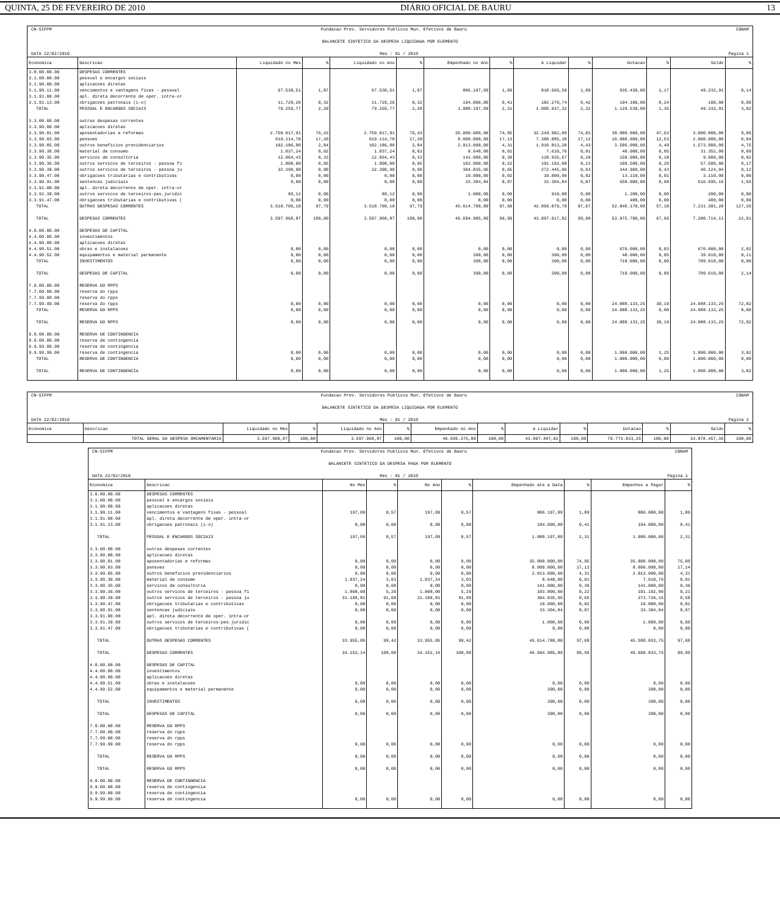QUINTA, 25 DE FEVEREIRO DE 2010 DIÁRIO OFICIAL DE BAURU 13
CN-SIFPM Fundacao Prev. Servidores Publicos Mun. Efetivos de Bauru CONAM
BALANCETE SINTETICO DA DESPESA LIQUIDADA POR ELEMENTO
DATA 22/02/2010 Mes : 01 / 2010 Pagina 1
| Economica | Descricao | Liquidado no Mes | % | Liquidado no Ano | % | Empenhado no Ano | % | A Liquidar | % | Dotacao | % | Saldo | % |
| --- | --- | --- | --- | --- | --- | --- | --- | --- | --- | --- | --- | --- | --- |
| 3.0.00.00.00 | DESPESAS CORRENTES | | | | | | | | | | | | |
| 3.1.00.00.00 | pessoal e encargos sociais | | | | | | | | | | | | |
| 3.1.90.00.00 | aplicacoes diretas | | | | | | | | | | | | |
| 3.1.90.11.00 | vencimentos e vantagens fixas - pessoal | 67.530,51 | 1,87 | 67.530,51 | 1,87 | 886.197,09 | 1,89 | 818.666,58 | 1,89 | 935.430,00 | 1,17 | 49.232,91 | 0,14 |
| 3.1.91.00.00 | apl. direta decorrente de oper. intra-or | | | | | | | | | | | | |
| 3.1.91.13.00 | obrigacoes patronais (i-o) | 11.729,26 | 0,32 | 11.729,26 | 0,32 | 194.000,00 | 0,41 | 182.270,74 | 0,42 | 194.100,00 | 0,24 | 100,00 | 0,00 |
| TOTAL | PESSOAL E ENCARGOS SOCIAIS | 79.259,77 | 2,20 | 79.259,77 | 2,20 | 1.080.197,09 | 2,31 | 1.000.937,32 | 2,32 | 1.129.530,00 | 1,35 | 49.332,91 | 3,02 |
| 3.3.00.00.00 | outras despesas correntes | | | | | | | | | | | | |
| 3.3.90.00.00 | aplicacoes diretas | | | | | | | | | | | | |
| 3.3.90.01.00 | aposentadorias e reformas | 2.750.017,91 | 76,43 | 2.750.017,91 | 76,43 | 35.000.000,00 | 74,95 | 32.249.982,09 | 74,83 | 38.000.000,00 | 47,63 | 3.000.000,00 | 9,06 |
| 3.3.90.03.00 | pensoes | 619.114,70 | 17,20 | 619.114,70 | 17,20 | 8.000.000,00 | 17,13 | 7.380.885,30 | 17,12 | 10.000.000,00 | 12,53 | 2.000.000,00 | 6,04 |
| 3.3.90.05.00 | outros beneficios previdenciarios | 102.186,80 | 2,84 | 102.186,80 | 2,84 | 2.013.000,00 | 4,31 | 1.910.813,20 | 4,43 | 3.586.000,00 | 4,49 | 1.573.000,00 | 4,75 |
| 3.3.90.30.00 | material de consumo | 1.037,24 | 0,02 | 1.037,24 | 0,02 | 8.648,00 | 0,01 | 7.610,76 | 0,01 | 40.000,00 | 0,05 | 31.352,00 | 0,09 |
| 3.3.90.35.00 | servicos de consultoria | 12.064,43 | 0,33 | 12.064,43 | 0,33 | 141.000,00 | 0,30 | 128.935,57 | 0,29 | 150.000,00 | 0,18 | 9.000,00 | 0,02 |
| 3.3.90.36.00 | outros servicos de terceiros - pessoa fi | 1.808,00 | 0,05 | 1.808,00 | 0,05 | 103.000,00 | 0,22 | 101.192,00 | 0,23 | 160.500,00 | 0,20 | 57.500,00 | 0,17 |
| 3.3.90.39.00 | outros servicos de terceiros - pessoa ju | 32.390,90 | 0,90 | 32.390,90 | 0,90 | 304.835,96 | 0,65 | 272.445,06 | 0,63 | 344.960,00 | 0,43 | 40.124,04 | 0,12 |
| 3.3.90.47.00 | obrigacoes tributarias e contributivas | 0,00 | 0,00 | 0,00 | 0,00 | 10.000,00 | 0,02 | 10.000,00 | 0,02 | 13.110,00 | 0,01 | 3.110,00 | 0,00 |
| 3.3.90.91.00 | sentencas judiciais | 0,00 | 0,00 | 0,00 | 0,00 | 33.304,84 | 0,07 | 33.304,84 | 0,07 | 550.000,00 | 0,68 | 516.695,16 | 1,56 |
| 3.3.91.00.00 | apl. direta decorrente de oper. intra-or | | | | | | | | | | | | |
| 3.3.91.39.00 | outros servicos de terceiros-pes.juridic | 89,12 | 0,00 | 89,12 | 0,00 | 1.000,00 | 0,00 | 910,88 | 0,00 | 1.200,00 | 0,00 | 200,00 | 0,00 |
| 3.3.91.47.00 | obrigacoes tributarias e contributivas ( | 0,00 | 0,00 | 0,00 | 0,00 | 0,00 | 0,00 | 0,00 | 0,00 | 400,00 | 0,00 | 400,00 | 0,00 |
| TOTAL | OUTRAS DESPESAS CORRENTES | 3.518.709,10 | 97,79 | 3.518.709,10 | 97,79 | 45.614.788,80 | 97,68 | 42.096.079,70 | 97,67 | 52.846.170,00 | 57,18 | 7.231.381,20 | 127,26 |
| TOTAL | DESPESAS CORRENTES | 3.597.968,87 | 100,00 | 3.597.968,87 | 100,00 | 46.694.985,89 | 99,99 | 43.097.017,02 | 99,99 | 53.975.700,00 | 67,66 | 7.280.714,11 | 22,01 |
| 4.0.00.00.00 | DESPESAS DE CAPITAL | | | | | | | | | | | | |
| 4.4.00.00.00 | investimentos | | | | | | | | | | | | |
| 4.4.90.00.00 | aplicacoes diretas | | | | | | | | | | | | |
| 4.4.90.51.00 | obras e instalacoes | 0,00 | 0,00 | 0,00 | 0,00 | 0,00 | 0,00 | 0,00 | 0,00 | 670.000,00 | 0,83 | 670.000,00 | 2,02 |
| 4.4.90.52.00 | equipamentos e material permanente | 0,00 | 0,00 | 0,00 | 0,00 | 390,00 | 0,00 | 390,00 | 0,00 | 40.000,00 | 0,05 | 39.610,00 | 0,11 |
| TOTAL | INVESTIMENTOS | 0,00 | 0,00 | 0,00 | 0,00 | 390,00 | 0,00 | 390,00 | 0,00 | 710.000,00 | 0,00 | 709.610,00 | 0,00 |
| TOTAL | DESPESAS DE CAPITAL | 0,00 | 0,00 | 0,00 | 0,00 | 390,00 | 0,00 | 390,00 | 0,00 | 710.000,00 | 0,89 | 709.610,00 | 2,14 |
| 7.0.00.00.00 | RESERVA DO RPPS | | | | | | | | | | | | |
| 7.7.00.00.00 | reserva do rpps | | | | | | | | | | | | |
| 7.7.99.00.00 | reserva do rpps | | | | | | | | | | | | |
| 7.7.99.99.00 | reserva do rpps | 0,00 | 0,00 | 0,00 | 0,00 | 0,00 | 0,00 | 0,00 | 0,00 | 24.088.133,25 | 30,19 | 24.088.133,25 | 72,82 |
| TOTAL | RESERVA DO RPPS | 0,00 | 0,00 | 0,00 | 0,00 | 0,00 | 0,00 | 0,00 | 0,00 | 24.088.133,25 | 0,00 | 24.088.133,25 | 0,00 |
| TOTAL | RESERVA DO RPPS | 0,00 | 0,00 | 0,00 | 0,00 | 0,00 | 0,00 | 0,00 | 0,00 | 24.088.133,25 | 30,19 | 24.088.133,25 | 72,82 |
| 9.0.00.00.00 | RESERVA DE CONTINGENCIA | | | | | | | | | | | | |
| 9.9.00.00.00 | reserva de contingencia | | | | | | | | | | | | |
| 9.9.99.00.00 | reserva de contingencia | | | | | | | | | | | | |
| 9.9.99.99.00 | reserva de contingencia | 0,00 | 0,00 | 0,00 | 0,00 | 0,00 | 0,00 | 0,00 | 0,00 | 1.000.000,00 | 1,25 | 1.000.000,00 | 3,02 |
| TOTAL | RESERVA DE CONTINGENCIA | 0,00 | 0,00 | 0,00 | 0,00 | 0,00 | 0,00 | 0,00 | 0,00 | 1.000.000,00 | 0,00 | 1.000.000,00 | 0,00 |
| TOTAL | RESERVA DE CONTINGENCIA | 0,00 | 0,00 | 0,00 | 0,00 | 0,00 | 0,00 | 0,00 | 0,00 | 1.000.000,00 | 1,25 | 1.000.000,00 | 3,02 |
CN-SIFPM Fundacao Prev. Servidores Publicos Mun. Efetivos de Bauru CONAM
BALANCETE SINTETICO DA DESPESA LIQUIDADA POR ELEMENTO
DATA 22/02/2010 Mes : 01 / 2010 Pagina 2
| Economica | Descricao | Liquidado no Mes | % | Liquidado no Ano | % | Empenhado no Ano | % | A Liquidar | % | Dotacao | % | Saldo | % |
| --- | --- | --- | --- | --- | --- | --- | --- | --- | --- | --- | --- | --- | --- |
| | TOTAL GERAL DA DESPESA ORCAMENTARIA | 3.597.968,87 | 100,00 | 3.597.968,87 | 100,00 | 46.695.375,89 | 100,00 | 43.097.407,02 | 100,00 | 79.773.833,25 | 100,00 | 33.078.457,36 | 100,00 |
CN-SIFPM Fundacao Prev. Servidores Publicos Mun. Efetivos de Bauru CONAM
BALANCETE SINTETICO DA DESPESA PAGA POR ELEMENTO
DATA 22/02/2010 Mes : 01 / 2010 Pagina 1
| Economica | Descricao | No Mes | % | No Ano | % | Empenhado ate a Data | % | Empenhos a Pagar | % |
| --- | --- | --- | --- | --- | --- | --- | --- | --- | --- |
| 3.0.00.00.00 | DESPESAS CORRENTES | | | | | | | | |
| 3.1.00.00.00 | pessoal e encargos sociais | | | | | | | | |
| 3.1.90.00.00 | aplicacoes diretas | | | | | | | | |
| 3.1.90.11.00 | vencimentos e vantagens fixas - pessoal | 197,09 | 0,57 | 197,09 | 0,57 | 886.197,09 | 1,89 | 886.000,00 | 1,89 |
| 3.1.91.00.00 | apl. direta decorrente de oper. intra-or | | | | | | | | |
| 3.1.91.13.00 | obrigacoes patronais (i-o) | 0,00 | 0,00 | 0,00 | 0,00 | 194.000,00 | 0,41 | 194.000,00 | 0,41 |
| TOTAL | PESSOAL E ENCARGOS SOCIAIS | 197,09 | 0,57 | 197,09 | 0,57 | 1.080.197,09 | 2,31 | 1.080.000,00 | 2,31 |
| 3.3.00.00.00 | outras despesas correntes | | | | | | | | |
| 3.3.90.00.00 | aplicacoes diretas | | | | | | | | |
| 3.3.90.01.00 | aposentadorias e reformas | 0,00 | 0,00 | 0,00 | 0,00 | 35.000.000,00 | 74,95 | 35.000.000,00 | 75,00 |
| 3.3.90.03.00 | pensoes | 0,00 | 0,00 | 0,00 | 0,00 | 8.000.000,00 | 17,13 | 8.000.000,00 | 17,14 |
| 3.3.90.05.00 | outros beneficios previdenciarios | 0,00 | 0,00 | 0,00 | 0,00 | 2.013.000,00 | 4,31 | 2.013.000,00 | 4,31 |
| 3.3.90.30.00 | material de consumo | 1.037,24 | 3,03 | 1.037,24 | 3,03 | 8.648,00 | 0,01 | 7.610,76 | 0,01 |
| 3.3.90.35.00 | servicos de consultoria | 0,00 | 0,00 | 0,00 | 0,00 | 141.000,00 | 0,30 | 141.000,00 | 0,30 |
| 3.3.90.36.00 | outros servicos de terceiros - pessoa fi | 1.808,00 | 5,29 | 1.808,00 | 5,29 | 103.000,00 | 0,22 | 101.192,00 | 0,21 |
| 3.3.90.39.00 | outros servicos de terceiros - pessoa ju | 31.109,81 | 91,09 | 31.109,81 | 91,09 | 304.835,96 | 0,65 | 273.726,15 | 0,58 |
| 3.3.90.47.00 | obrigacoes tributarias e contributivas | 0,00 | 0,00 | 0,00 | 0,00 | 10.000,00 | 0,02 | 10.000,00 | 0,02 |
| 3.3.90.91.00 | sentencas judiciais | 0,00 | 0,00 | 0,00 | 0,00 | 33.304,84 | 0,07 | 33.304,84 | 0,07 |
| 3.3.91.00.00 | apl. direta decorrente de oper. intra-or | | | | | | | | |
| 3.3.91.39.00 | outros servicos de terceiros-pes.juridic | 0,00 | 0,00 | 0,00 | 0,00 | 1.000,00 | 0,00 | 1.000,00 | 0,00 |
| 3.3.91.47.00 | obrigacoes tributarias e contributivas ( | 0,00 | 0,00 | 0,00 | 0,00 | 0,00 | 0,00 | 0,00 | 0,00 |
| TOTAL | OUTRAS DESPESAS CORRENTES | 33.955,05 | 99,42 | 33.955,05 | 99,42 | 45.614.788,80 | 97,68 | 45.580.833,75 | 97,68 |
| TOTAL | DESPESAS CORRENTES | 34.152,14 | 100,00 | 34.152,14 | 100,00 | 46.694.985,89 | 99,99 | 46.660.833,75 | 99,99 |
| 4.0.00.00.00 | DESPESAS DE CAPITAL | | | | | | | | |
| 4.4.00.00.00 | investimentos | | | | | | | | |
| 4.4.90.00.00 | aplicacoes diretas | | | | | | | | |
| 4.4.90.51.00 | obras e instalacoes | 0,00 | 0,00 | 0,00 | 0,00 | 0,00 | 0,00 | 0,00 | 0,00 |
| 4.4.90.52.00 | equipamentos e material permanente | 0,00 | 0,00 | 0,00 | 0,00 | 390,00 | 0,00 | 390,00 | 0,00 |
| TOTAL | INVESTIMENTOS | 0,00 | 0,00 | 0,00 | 0,00 | 390,00 | 0,00 | 390,00 | 0,00 |
| TOTAL | DESPESAS DE CAPITAL | 0,00 | 0,00 | 0,00 | 0,00 | 390,00 | 0,00 | 390,00 | 0,00 |
| 7.0.00.00.00 | RESERVA DO RPPS | | | | | | | | |
| 7.7.00.00.00 | reserva do rpps | | | | | | | | |
| 7.7.99.00.00 | reserva do rpps | | | | | | | | |
| 7.7.99.99.00 | reserva do rpps | 0,00 | 0,00 | 0,00 | 0,00 | 0,00 | 0,00 | 0,00 | 0,00 |
| TOTAL | RESERVA DO RPPS | 0,00 | 0,00 | 0,00 | 0,00 | 0,00 | 0,00 | 0,00 | 0,00 |
| TOTAL | RESERVA DO RPPS | 0,00 | 0,00 | 0,00 | 0,00 | 0,00 | 0,00 | 0,00 | 0,00 |
| 9.0.00.00.00 | RESERVA DE CONTINGENCIA | | | | | | | | |
| 9.9.00.00.00 | reserva de contingencia | | | | | | | | |
| 9.9.99.00.00 | reserva de contingencia | | | | | | | | |
| 9.9.99.99.00 | reserva de contingencia | 0,00 | 0,00 | 0,00 | 0,00 | 0,00 | 0,00 | 0,00 | 0,00 |